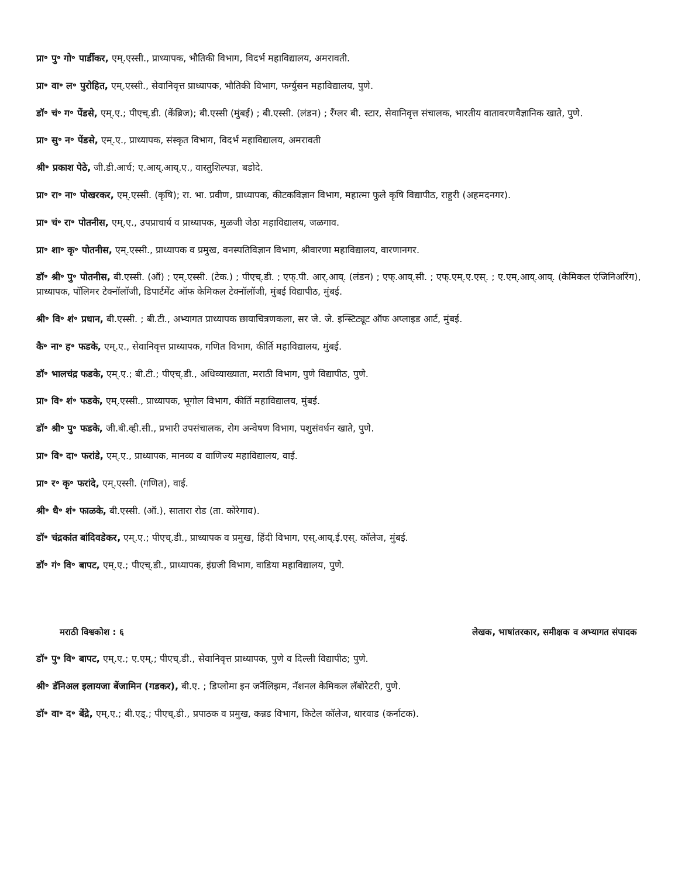प्रा॰ पु॰ गो॰ पार्डीकर, एम्.एस्सी., प्राध्यापक, भौतिकी विभाग, विदर्भ महाविद्यालय, अमरावती.
प्रा॰ वा॰ ल॰ पुरोहित, एम्.एस्सी., सेवानिवृत्त प्राध्यापक, भौतिकी विभाग, फर्ग्युसन महाविद्यालय, पुणे.
डॉ॰ चं॰ ग॰ पेंडसे, एम्.ए.; पीएच्.डी. (केंब्रिज); बी.एस्सी (मुंबई) ; बी.एस्सी. (लंडन) ; रँग्लर बी. स्टार, सेवानिवृत्त संचालक, भारतीय वातावरणवैज्ञानिक खाते, पुणे.
प्रा॰ सु॰ न॰ पेंडसे, एम्.ए., प्राध्यापक, संस्कृत विभाग, विदर्भ महाविद्यालय, अमरावती
श्री॰ प्रकाश पेठे, जी.डी.आर्च; ए.आय्.आय्.ए., वास्तुशिल्पज्ञ, बडोदे.
प्रा॰ रा॰ ना॰ पोखरकर, एम्.एस्सी. (कृषि); रा. भा. प्रवीण, प्राध्यापक, कीटकविज्ञान विभाग, महात्मा फुले कृषि विद्यापीठ, राहुरी (अहमदनगर).
प्रा॰ चं॰ रा॰ पोतनीस, एम्.ए., उपप्राचार्य व प्राध्यापक, मुळजी जेठा महाविद्यालय, जळगाव.
प्रा॰ शा॰ कृ॰ पोतनीस, एम्.एस्सी., प्राध्यापक व प्रमुख, वनस्पतिविज्ञान विभाग, श्रीवारणा महाविद्यालय, वारणानगर.
डॉ॰ श्री॰ पु॰ पोतनीस, बी.एस्सी. (ऑ) ; एम्.एस्सी. (टेक.) ; पीएच्.डी. ; एफ्.पी. आर्.आय्. (लंडन) ; एफ्.आय्.सी. ; एफ्.एम्.ए.एस्. ; ए.एम्.आय्.आय्. (केमिकल एंजिनिअरिंग), प्राध्यापक, पॉलिमर टेक्नॉलॉजी, डिपार्टमेंट ऑफ केमिकल टेक्नॉलॉजी, मुंबई विद्यापीठ, मुंबई.
श्री॰ वि॰ शं॰ प्रधान, बी.एस्सी. ; बी.टी., अभ्यागत प्राध्यापक छायाचित्रणकला, सर जे. जे. इन्स्टिट्यूट ऑफ अप्लाइड आर्ट, मुंबई.
कै॰ ना॰ ह॰ फडके, एम्.ए., सेवानिवृत्त प्राध्यापक, गणित विभाग, कीर्ति महाविद्यालय, मुंबई.
डॉ॰ भालचंद्र फडके, एम्.ए.; बी.टी.; पीएच्.डी., अधिव्याख्याता, मराठी विभाग, पुणे विद्यापीठ, पुणे.
प्रा॰ वि॰ शं॰ फडके, एम्.एस्सी., प्राध्यापक, भूगोल विभाग, कीर्ति महाविद्यालय, मुंबई.
डॉ॰ श्री॰ पु॰ फडके, जी.बी.व्ही.सी., प्रभारी उपसंचालक, रोग अन्वेषण विभाग, पशुसंवर्धन खाते, पुणे.
प्रा॰ वि॰ दा॰ फरांडे, एम्.ए., प्राध्यापक, मानव्य व वाणिज्य महाविद्यालय, वाई.
प्रा॰ र॰ कृ॰ फरांदे, एम्.एस्सी. (गणित), वाई.
श्री॰ धै॰ शं॰ फाळके, बी.एस्सी. (ऑ.), सातारा रोड (ता. कोरेगाव).
डॉ॰ चंद्रकांत बांदिवडेकर, एम्.ए.; पीएच्.डी., प्राध्यापक व प्रमुख, हिंदी विभाग, एस्.आय्.ई.एस्. कॉलेज, मुंबई.
डॉ॰ गं॰ वि॰ बापट, एम्.ए.; पीएच्.डी., प्राध्यापक, इंग्रजी विभाग, वाडिया महाविद्यालय, पुणे.
मराठी विश्वकोश : ६ लेखक, भाषांतरकार, समीक्षक व अभ्यागत संपादक
डॉ॰ पु॰ वि॰ बापट, एम्.ए.; ए.एम्.; पीएच्.डी., सेवानिवृत्त प्राध्यापक, पुणे व दिल्ली विद्यापीठ; पुणे.
श्री॰ डॅनिअल इलायजा बेंजामिन (गडकर), बी.ए. ; डिप्लोमा इन जर्नॅलिझम, नॅशनल केमिकल लॅबोरेटरी, पुणे.
डॉ॰ वा॰ द॰ बेंद्रे, एम्.ए.; बी.एड्.; पीएच्.डी., प्रपाठक व प्रमुख, कन्नड विभाग, किटेल कॉलेज, धारवाड (कर्नाटक).